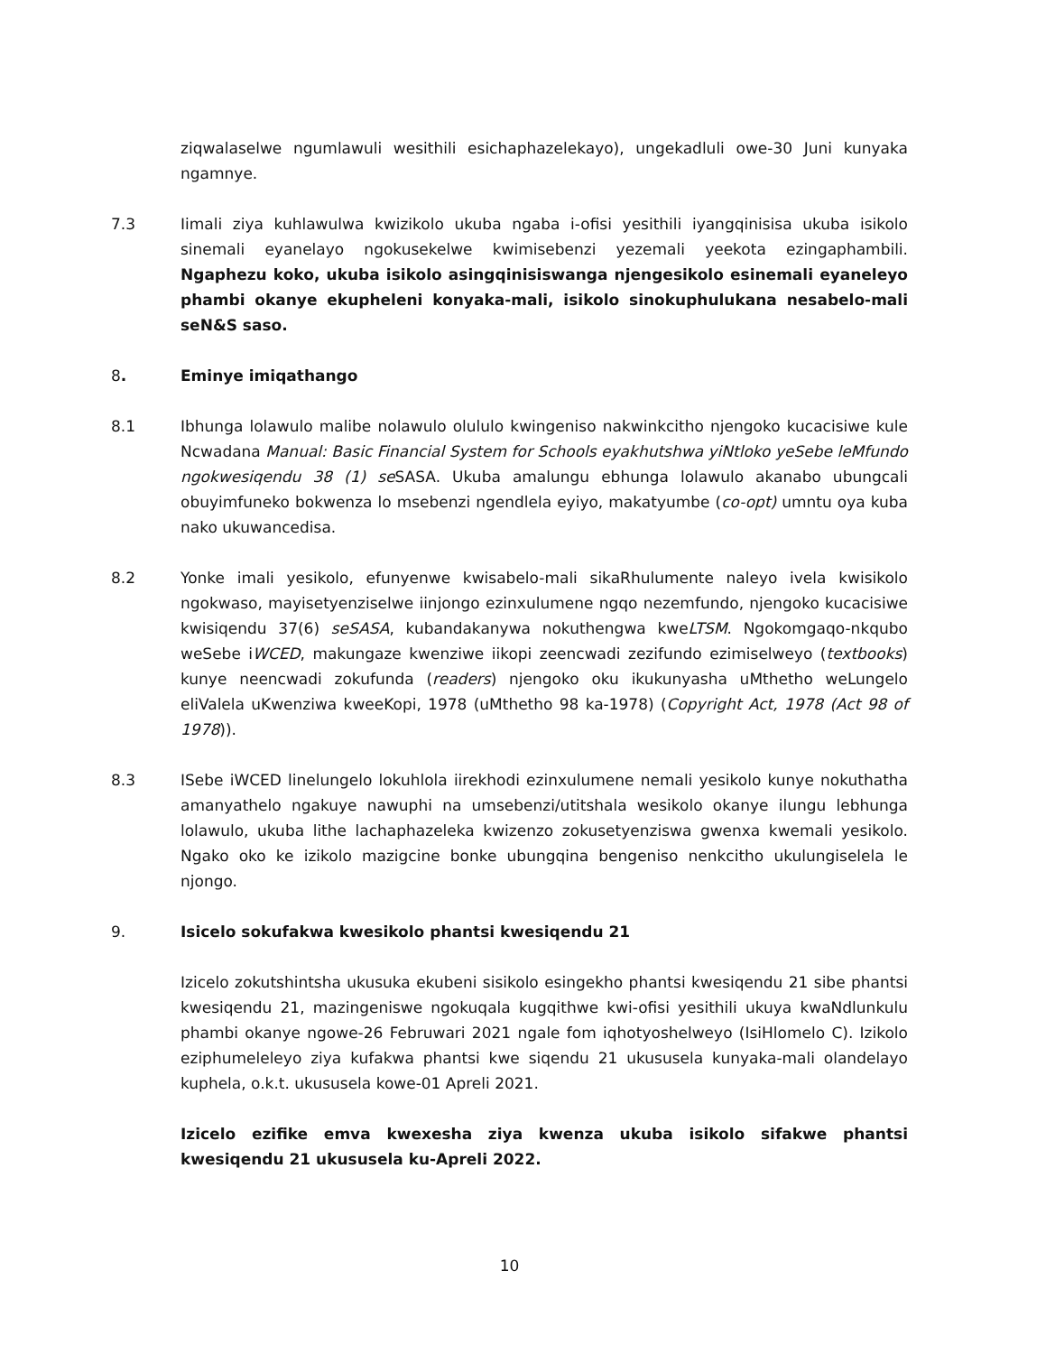ziqwalaselwe ngumlawuli wesithili esichaphazelekayo), ungekadluli owe-30 Juni kunyaka ngamnye.
7.3 Iimali ziya kuhlawulwa kwizikolo ukuba ngaba i-ofisi yesithili iyangqinisisa ukuba isikolo sinemali eyanelayo ngokusekelwe kwimisebenzi yezemali yeekota ezingaphambili. Ngaphezu koko, ukuba isikolo asingqinisiswanga njengesikolo esinemali eyaneleyo phambi okanye ekupheleni konyaka-mali, isikolo sinokuphulukana nesabelo-mali seN&S saso.
8. Eminye imiqathango
8.1 Ibhunga lolawulo malibe nolawulo olululo kwingeniso nakwinkcitho njengoko kucacisiwe kule Ncwadana Manual: Basic Financial System for Schools eyakhutshwa yiNtloko yeSebe leMfundo ngokwesiqendu 38 (1) se SASA. Ukuba amalungu ebhunga lolawulo akanabo ubungcali obuyimfuneko bokwenza lo msebenzi ngendlela eyiyo, makatyumbe (co-opt) umntu oya kuba nako ukuwancedisa.
8.2 Yonke imali yesikolo, efunyenwe kwisabelo-mali sikaRhulumente naleyo ivela kwisikolo ngokwaso, mayisetyenziselwe iinjongo ezinxulumene ngqo nezemfundo, njengoko kucacisiwe kwisiqendu 37(6) seSASA, kubandakanywa nokuthengwa kweLTSM. Ngokomgaqo-nkqubo weSebe iWCED, makungaze kwenziwe iikopi zeencwadi zezifundo ezimiselweyo (textbooks) kunye neencwadi zokufunda (readers) njengoko oku ikukunyasha uMthetho weLungelo eliValela uKwenziwa kweeKopi, 1978 (uMthetho 98 ka-1978) (Copyright Act, 1978 (Act 98 of 1978)).
8.3 ISebe iWCED linelungelo lokuhlola iirekhodi ezinxulumene nemali yesikolo kunye nokuthatha amanyathelo ngakuye nawuphi na umsebenzi/utitshala wesikolo okanye ilungu lebhunga lolawulo, ukuba lithe lachaphazeleka kwizenzo zokusetyenziswa gwenxa kwemali yesikolo. Ngako oko ke izikolo mazigcine bonke ubungqina bengeniso nenkcitho ukulungiselela le njongo.
9. Isicelo sokufakwa kwesikolo phantsi kwesiqendu 21
Izicelo zokutshintsha ukusuka ekubeni sisikolo esingekho phantsi kwesiqendu 21 sibe phantsi kwesiqendu 21, mazingeniswe ngokuqala kugqithwe kwi-ofisi yesithili ukuya kwaNdlunkulu phambi okanye ngowe-26 Februwari 2021 ngale fom iqhotyoshelweyo (IsiHlomelo C). Izikolo eziphumeleleyo ziya kufakwa phantsi kwe siqendu 21 ukususela kunyaka-mali olandelayo kuphela, o.k.t. ukususela kowe-01 Apreli 2021.
Izicelo ezifike emva kwexesha ziya kwenza ukuba isikolo sifakwe phantsi kwesiqendu 21 ukususela ku-Apreli 2022.
10